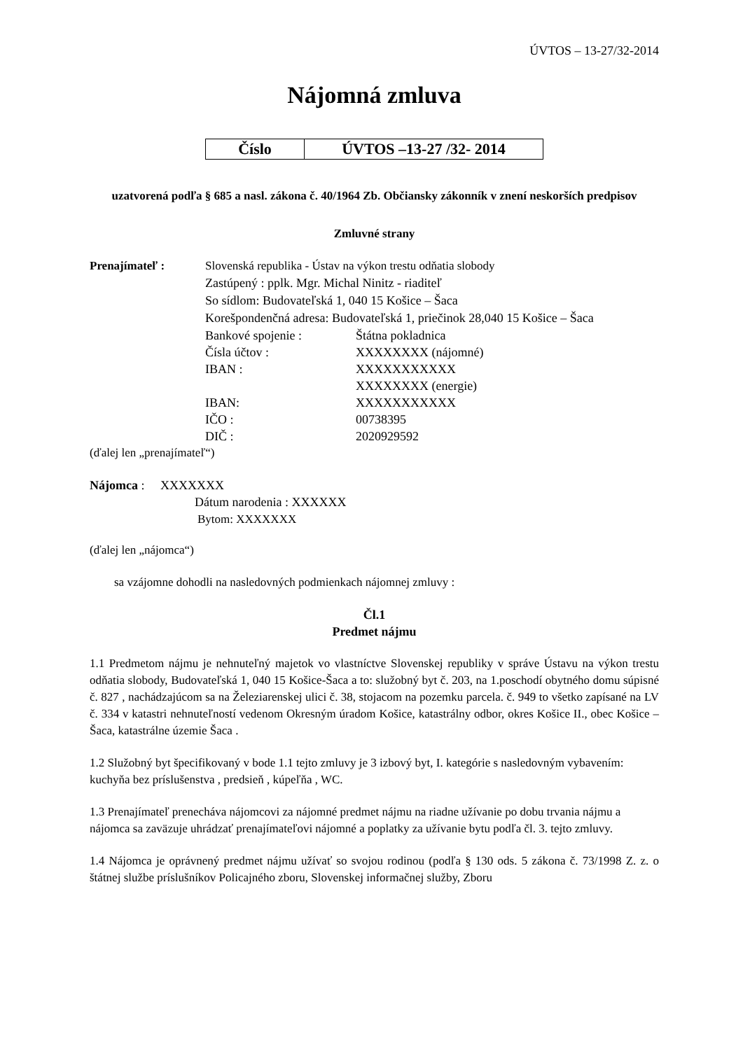ÚVTOS – 13-27/32-2014
Nájomná zmluva
| Číslo | ÚVTOS –13-27 /32- 2014 |
uzatvorená podľa § 685 a nasl. zákona č. 40/1964 Zb. Občiansky zákonník v znení neskorších predpisov
Zmluvné strany
Prenajímateľ : Slovenská republika - Ústav na výkon trestu odňatia slobody
Zastúpený : pplk. Mgr. Michal Ninitz - riaditeľ
So sídlom: Budovateľská 1, 040 15 Košice – Šaca
Korešpondenčná adresa: Budovateľská 1, priečinok 28,040 15 Košice – Šaca
Bankové spojenie : Štátna pokladnica Čísla účtov : XXXXXXXX (nájomné) IBAN : XXXXXXXXXXX XXXXXXXX (energie) IBAN: XXXXXXXXXXX IČO : 00738395 DIČ : 2020929592
(ďalej len „prenajímateľ“)
Nájomca : XXXXXXX
Dátum narodenia : XXXXXX
Bytom: XXXXXXX
(ďalej len „nájomca“)
sa vzájomne dohodli na nasledovných podmienkach nájomnej zmluvy :
Čl.1
Predmet nájmu
1.1 Predmetom nájmu je nehnuteľný majetok vo vlastníctve Slovenskej republiky v správe Ústavu na výkon trestu odňatia slobody, Budovateľská 1, 040 15 Košice-Šaca a to: služobný byt č. 203, na 1.poschodí obytného domu súpisné č. 827 , nachádzajúcom sa na Železiarenskej ulici č. 38, stojacom na pozemku parcela. č. 949 to všetko zapísané na LV č. 334 v katastri nehnuteľností vedenom Okresným úradom Košice, katastrálny odbor, okres Košice II., obec Košice – Šaca, katastrálne územie Šaca .
1.2 Služobný byt špecifikovaný v bode 1.1 tejto zmluvy je 3 izbový byt, I. kategórie s nasledovným vybavením: kuchyňa bez príslušenstva , predsieň , kúpeľňa , WC.
1.3 Prenajímateľ prenecháva nájomcovi za nájomné predmet nájmu na riadne užívanie po dobu trvania nájmu a nájomca sa zaväzuje uhrádzať prenajímateľovi nájomné a poplatky za užívanie bytu podľa čl. 3. tejto zmluvy.
1.4 Nájomca je oprávnený predmet nájmu užívať so svojou rodinou (podľa § 130 ods. 5 zákona č. 73/1998 Z. z. o štátnej službe príslušníkov Policajného zboru, Slovenskej informačnej služby, Zboru